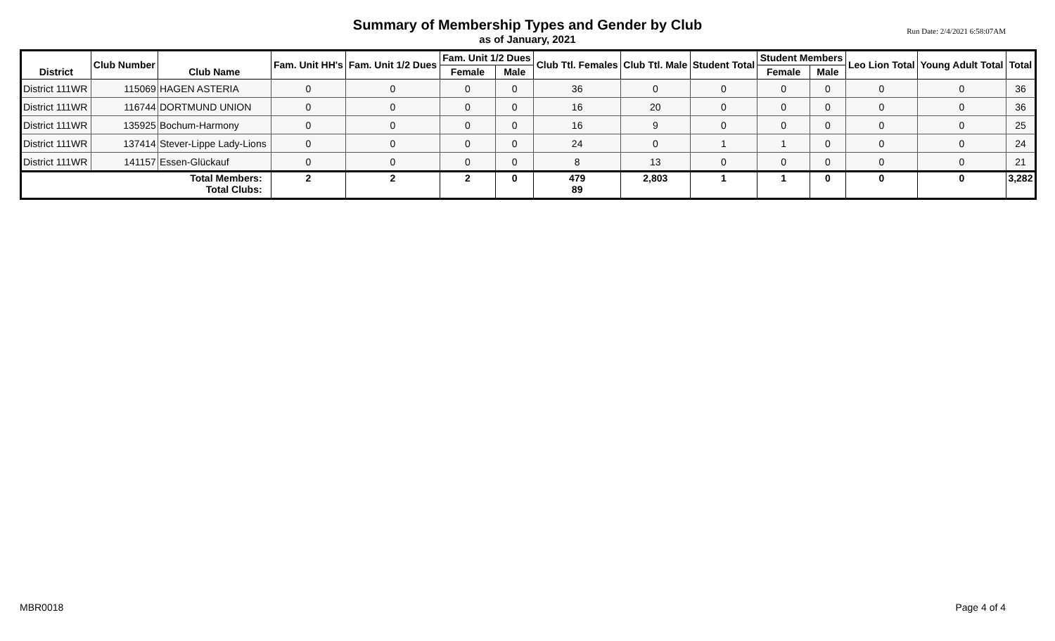Summary of Membership Types and Gender by Club
as of January, 2021
Run Date: 2/4/2021 6:58:07AM
| District | Club Number | Club Name | Fam. Unit HH's | Fam. Unit 1/2 Dues | Fam. Unit 1/2 Dues | | Club Ttl. Females | Club Ttl. Male | Student Total | Student Members | | Leo Lion Total | Young Adult Total | Total |
| --- | --- | --- | --- | --- | --- | --- | --- | --- | --- | --- | --- | --- | --- | --- |
| | | | | | Female | Male | | | | Female | Male | | | |
| District 111WR | 115069 | HAGEN ASTERIA | 0 | 0 | 0 | 0 | 36 | 0 | 0 | 0 | 0 | 0 | 0 | 36 |
| District 111WR | 116744 | DORTMUND UNION | 0 | 0 | 0 | 0 | 16 | 20 | 0 | 0 | 0 | 0 | 0 | 36 |
| District 111WR | 135925 | Bochum-Harmony | 0 | 0 | 0 | 0 | 16 | 9 | 0 | 0 | 0 | 0 | 0 | 25 |
| District 111WR | 137414 | Stever-Lippe Lady-Lions | 0 | 0 | 0 | 0 | 24 | 0 | 1 | 1 | 0 | 0 | 0 | 24 |
| District 111WR | 141157 | Essen-Glückauf | 0 | 0 | 0 | 0 | 8 | 13 | 0 | 0 | 0 | 0 | 0 | 21 |
| Total Members: Total Clubs: | | | 2 | 2 | 2 | 0 | 479 89 | 2,803 | 1 | 1 | 0 | 0 | 0 | 3,282 |
MBR0018 Page 4 of 4